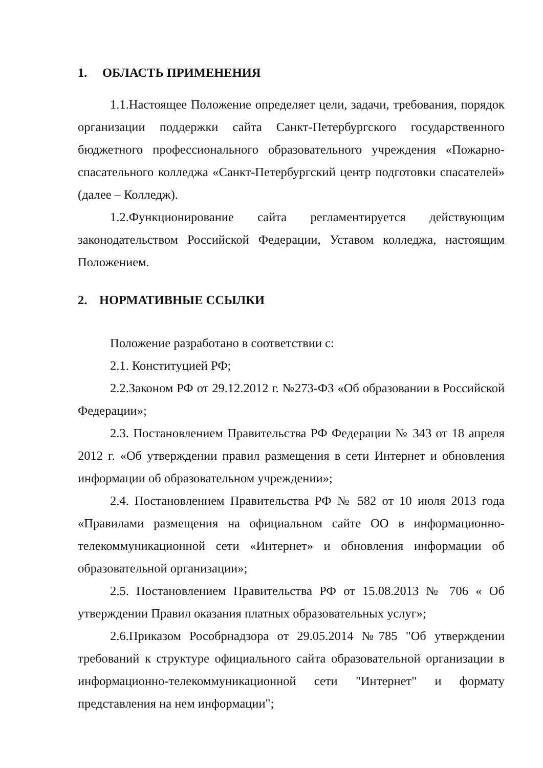1. ОБЛАСТЬ ПРИМЕНЕНИЯ
1.1.Настоящее Положение определяет цели, задачи, требования, порядок организации поддержки сайта Санкт-Петербургского государственного бюджетного профессионального образовательного учреждения «Пожарно-спасательного колледжа «Санкт-Петербургский центр подготовки спасателей» (далее – Колледж).
1.2.Функционирование сайта регламентируется действующим законодательством Российской Федерации, Уставом колледжа, настоящим Положением.
2. НОРМАТИВНЫЕ ССЫЛКИ
Положение разработано в соответствии с:
2.1. Конституцией РФ;
2.2.Законом РФ от 29.12.2012 г. №273-ФЗ «Об образовании в Российской Федерации»;
2.3. Постановлением Правительства РФ Федерации № 343 от 18 апреля 2012 г. «Об утверждении правил размещения в сети Интернет и обновления информации об образовательном учреждении»;
2.4. Постановлением Правительства РФ № 582 от 10 июля 2013 года «Правилами размещения на официальном сайте ОО в информационно-телекоммуникационной сети «Интернет» и обновления информации об образовательной организации»;
2.5. Постановлением Правительства РФ от 15.08.2013 № 706 « Об утверждении Правил оказания платных образовательных услуг»;
2.6.Приказом Рособрнадзора от 29.05.2014 №785 "Об утверждении требований к структуре официального сайта образовательной организации в информационно-телекоммуникационной сети "Интернет" и формату представления на нем информации";